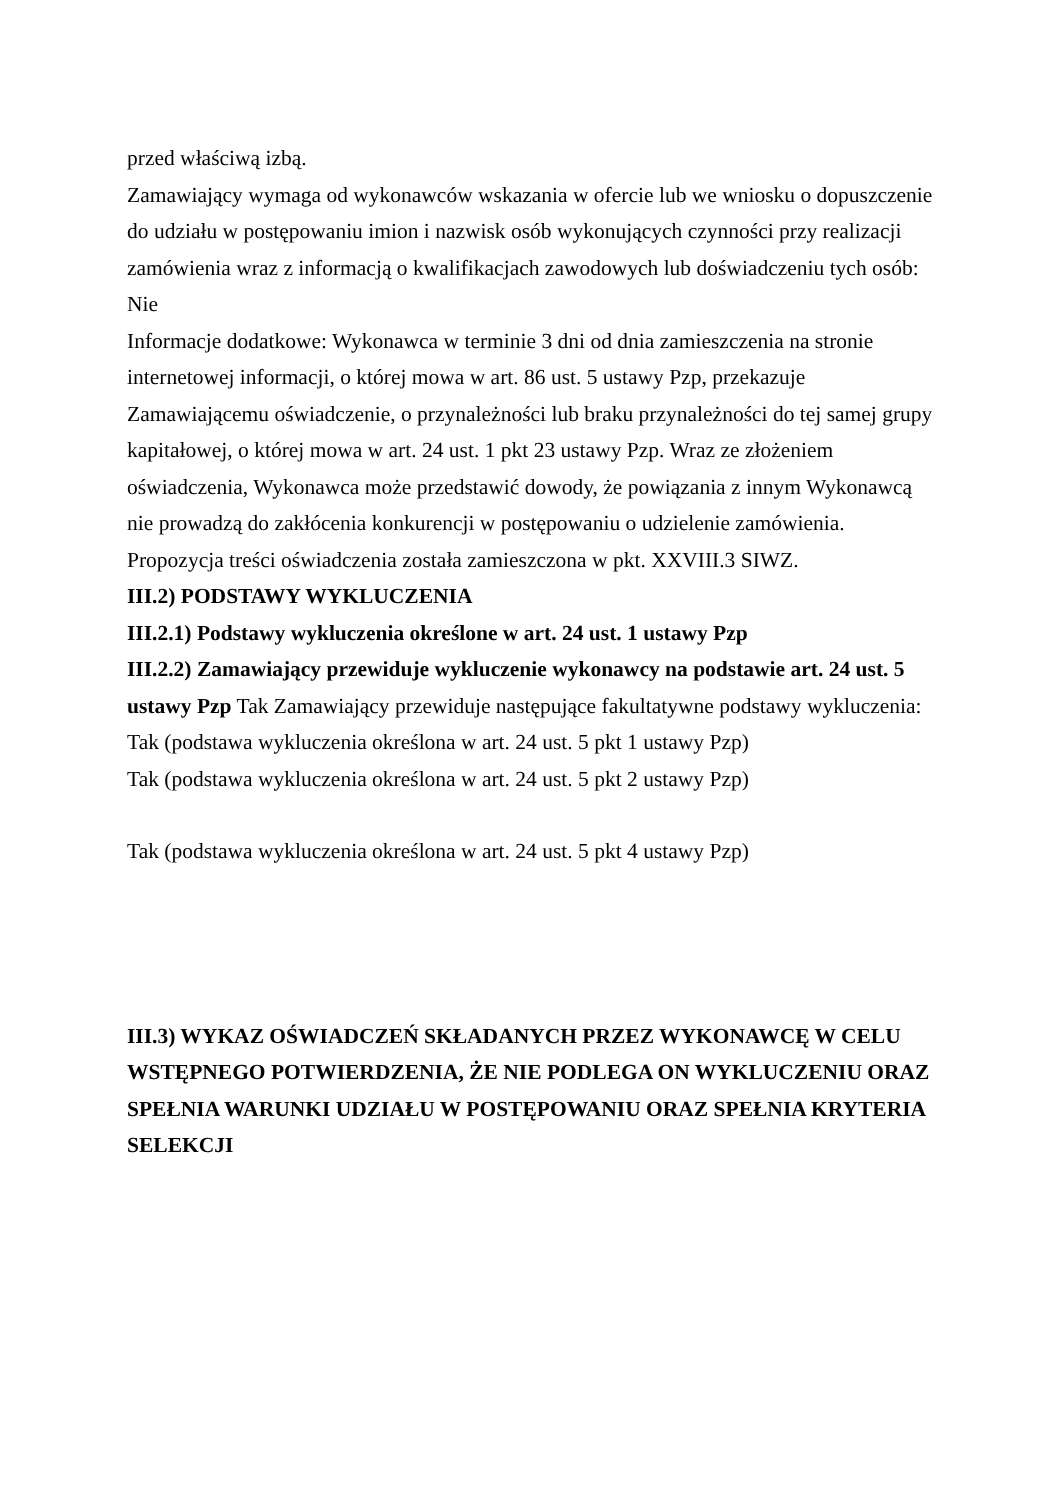przed właściwą izbą.
Zamawiający wymaga od wykonawców wskazania w ofercie lub we wniosku o dopuszczenie do udziału w postępowaniu imion i nazwisk osób wykonujących czynności przy realizacji zamówienia wraz z informacją o kwalifikacjach zawodowych lub doświadczeniu tych osób: Nie
Informacje dodatkowe: Wykonawca w terminie 3 dni od dnia zamieszczenia na stronie internetowej informacji, o której mowa w art. 86 ust. 5 ustawy Pzp, przekazuje Zamawiającemu oświadczenie, o przynależności lub braku przynależności do tej samej grupy kapitałowej, o której mowa w art. 24 ust. 1 pkt 23 ustawy Pzp. Wraz ze złożeniem oświadczenia, Wykonawca może przedstawić dowody, że powiązania z innym Wykonawcą nie prowadzą do zakłócenia konkurencji w postępowaniu o udzielenie zamówienia. Propozycja treści oświadczenia została zamieszczona w pkt. XXVIII.3 SIWZ.
III.2) PODSTAWY WYKLUCZENIA
III.2.1) Podstawy wykluczenia określone w art. 24 ust. 1 ustawy Pzp
III.2.2) Zamawiający przewiduje wykluczenie wykonawcy na podstawie art. 24 ust. 5 ustawy Pzp Tak Zamawiający przewiduje następujące fakultatywne podstawy wykluczenia: Tak (podstawa wykluczenia określona w art. 24 ust. 5 pkt 1 ustawy Pzp)
Tak (podstawa wykluczenia określona w art. 24 ust. 5 pkt 2 ustawy Pzp)
Tak (podstawa wykluczenia określona w art. 24 ust. 5 pkt 4 ustawy Pzp)
III.3) WYKAZ OŚWIADCZEŃ SKŁADANYCH PRZEZ WYKONAWCĘ W CELU WSTĘPNEGO POTWIERDZENIA, ŻE NIE PODLEGA ON WYKLUCZENIU ORAZ SPEŁNIA WARUNKI UDZIAŁU W POSTĘPOWANIU ORAZ SPEŁNIA KRYTERIA SELEKCJI